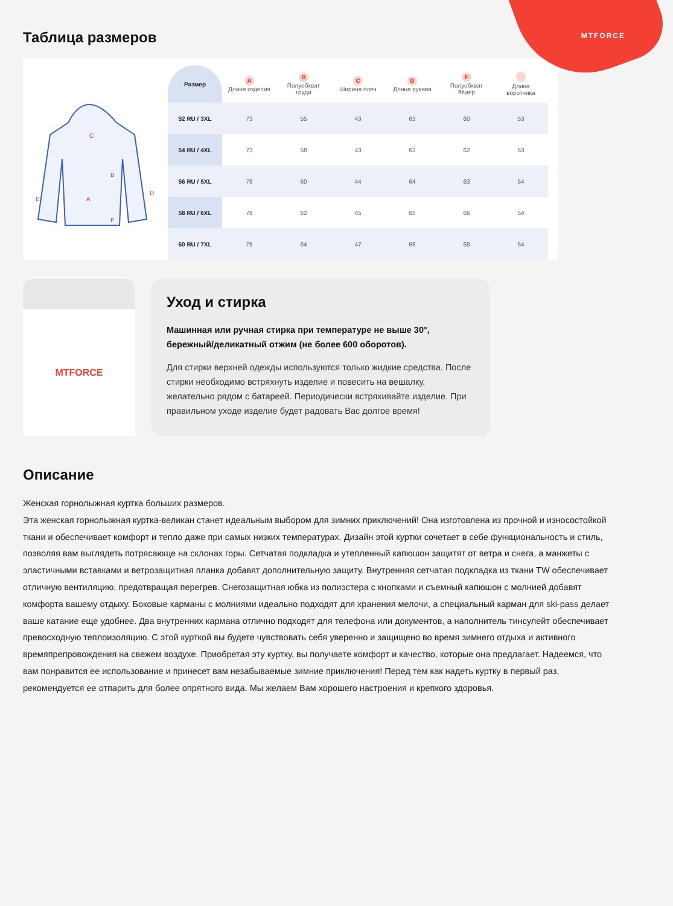MTFORCE
Таблица размеров
C
B
A
E
D
F
| Размер | A Длина изделия | B Полуобхват груди | C Ширина плеч | D Длина рукава | F Полуобхват бёдер | Длина воротника |
| --- | --- | --- | --- | --- | --- | --- |
| 52 RU / 3XL | 73 | 55 | 43 | 63 | 60 | 53 |
| 54 RU / 4XL | 73 | 58 | 43 | 63 | 62 | 53 |
| 56 RU / 5XL | 76 | 60 | 44 | 64 | 63 | 54 |
| 58 RU / 6XL | 78 | 62 | 45 | 65 | 66 | 54 |
| 60 RU / 7XL | 78 | 64 | 47 | 66 | 68 | 54 |
MTFORCE
Уход и стирка
Машинная или ручная стирка при температуре не выше 30°, бережный/деликатный отжим (не более 600 оборотов).
Для стирки верхней одежды используются только жидкие средства. После стирки необходимо встряхнуть изделие и повесить на вешалку, желательно рядом с батареей. Периодически встряхивайте изделие. При правильном уходе изделие будет радовать Вас долгое время!
Описание
Женская горнолыжная куртка больших размеров.
Эта женская горнолыжная куртка-великан станет идеальным выбором для зимних приключений! Она изготовлена из прочной и износостойкой ткани и обеспечивает комфорт и тепло даже при самых низких температурах. Дизайн этой куртки сочетает в себе функциональность и стиль, позволяя вам выглядеть потрясающе на склонах горы. Сетчатая подкладка и утепленный капюшон защитят от ветра и снега, а манжеты с эластичными вставками и ветрозащитная планка добавят дополнительную защиту. Внутренняя сетчатая подкладка из ткани TW обеспечивает отличную вентиляцию, предотвращая перегрев. Снегозащитная юбка из полиэстера с кнопками и съемный капюшон с молнией добавят комфорта вашему отдыху. Боковые карманы с молниями идеально подходят для хранения мелочи, а специальный карман для ski-pass делает ваше катание еще удобнее. Два внутренних кармана отлично подходят для телефона или документов, а наполнитель тинсулейт обеспечивает превосходную теплоизоляцию. С этой курткой вы будете чувствовать себя уверенно и защищено во время зимнего отдыха и активного времяпрепровождения на свежем воздухе. Приобретая эту куртку, вы получаете комфорт и качество, которые она предлагает. Надеемся, что вам понравится ее использование и принесет вам незабываемые зимние приключения! Перед тем как надеть куртку в первый раз, рекомендуется ее отпарить для более опрятного вида. Мы желаем Вам хорошего настроения и крепкого здоровья.